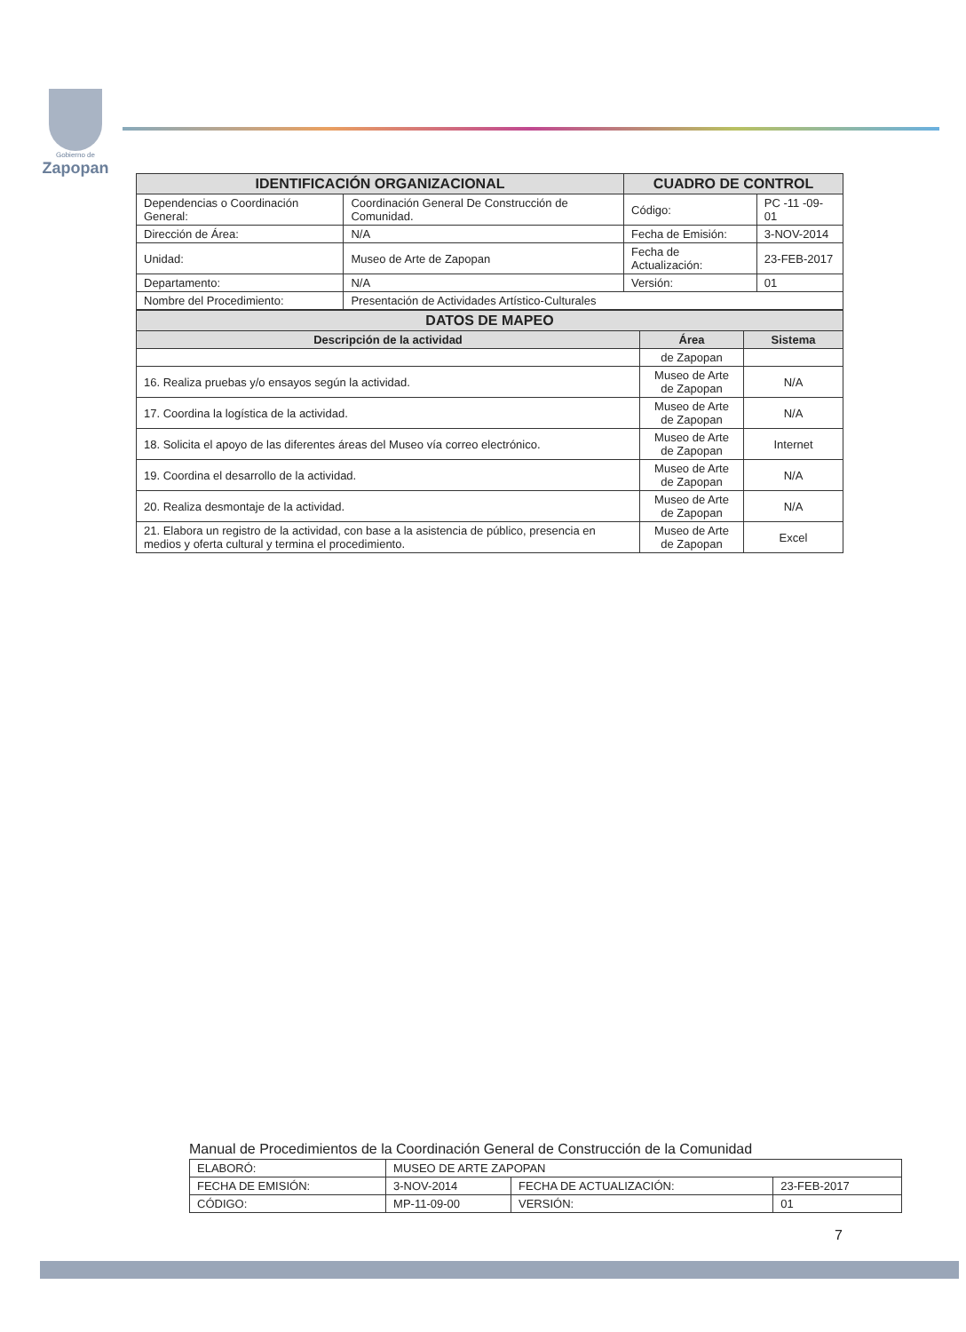Gobierno de
Zapopan
| IDENTIFICACIÓN ORGANIZACIONAL | | CUADRO DE CONTROL | |
| --- | --- | --- | --- |
| Dependencias o Coordinación General: | Coordinación General De Construcción de Comunidad. | Código: | PC -11 -09- 01 |
| Dirección de Área: | N/A | Fecha de Emisión: | 3-NOV-2014 |
| Unidad: | Museo de Arte de Zapopan | Fecha de Actualización: | 23-FEB-2017 |
| Departamento: | N/A | Versión: | 01 |
| Nombre del Procedimiento: | Presentación de Actividades Artístico-Culturales | | |
| DATOS DE MAPEO | | |
| --- | --- | --- |
| Descripción de la actividad | Área | Sistema |
| | de Zapopan | |
| 16. Realiza pruebas y/o ensayos según la actividad. | Museo de Arte de Zapopan | N/A |
| 17. Coordina la logística de la actividad. | Museo de Arte de Zapopan | N/A |
| 18. Solicita el apoyo de las diferentes áreas del Museo vía correo electrónico. | Museo de Arte de Zapopan | Internet |
| 19. Coordina el desarrollo de la actividad. | Museo de Arte de Zapopan | N/A |
| 20. Realiza desmontaje de la actividad. | Museo de Arte de Zapopan | N/A |
| 21. Elabora un registro de la actividad, con base a la asistencia de público, presencia en medios y oferta cultural y termina el procedimiento. | Museo de Arte de Zapopan | Excel |
Manual de Procedimientos de la Coordinación General de Construcción de la Comunidad
| ELABORÓ: | MUSEO DE ARTE ZAPOPAN | | |
| FECHA DE EMISIÓN: | 3-NOV-2014 | FECHA DE ACTUALIZACIÓN: | 23-FEB-2017 |
| CÓDIGO: | MP-11-09-00 | VERSIÓN: | 01 |
7